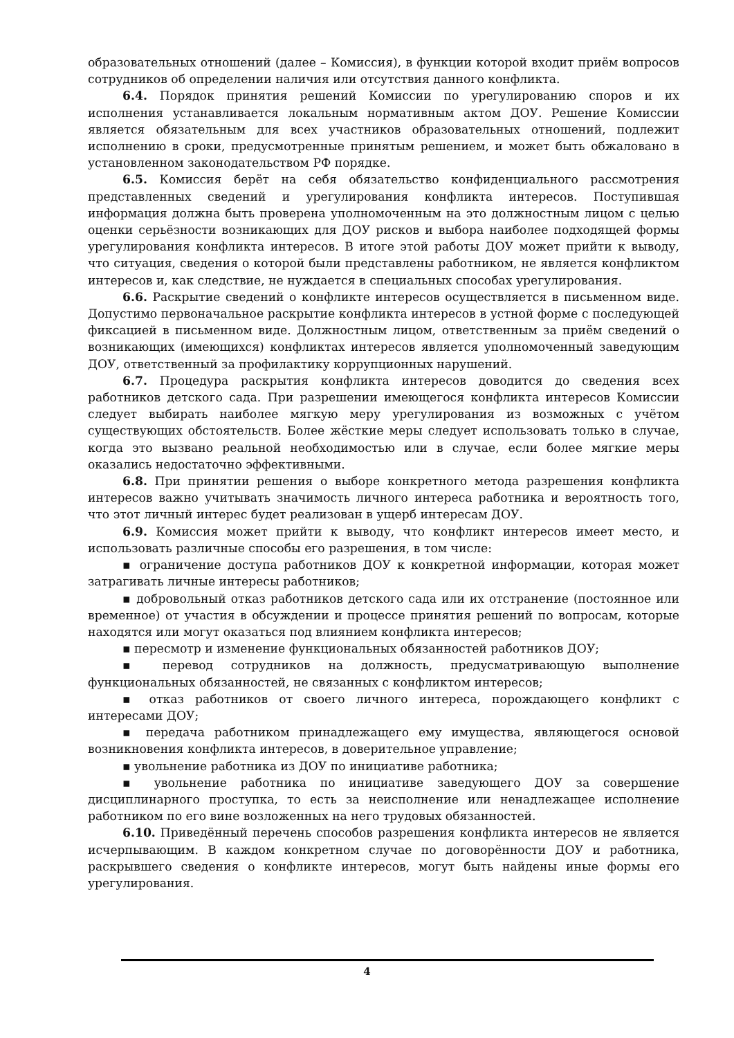образовательных отношений (далее – Комиссия), в функции которой входит приём вопросов сотрудников об определении наличия или отсутствия данного конфликта.
6.4. Порядок принятия решений Комиссии по урегулированию споров и их исполнения устанавливается локальным нормативным актом ДОУ. Решение Комиссии является обязательным для всех участников образовательных отношений, подлежит исполнению в сроки, предусмотренные принятым решением, и может быть обжаловано в установленном законодательством РФ порядке.
6.5. Комиссия берёт на себя обязательство конфиденциального рассмотрения представленных сведений и урегулирования конфликта интересов. Поступившая информация должна быть проверена уполномоченным на это должностным лицом с целью оценки серьёзности возникающих для ДОУ рисков и выбора наиболее подходящей формы урегулирования конфликта интересов. В итоге этой работы ДОУ может прийти к выводу, что ситуация, сведения о которой были представлены работником, не является конфликтом интересов и, как следствие, не нуждается в специальных способах урегулирования.
6.6. Раскрытие сведений о конфликте интересов осуществляется в письменном виде. Допустимо первоначальное раскрытие конфликта интересов в устной форме с последующей фиксацией в письменном виде. Должностным лицом, ответственным за приём сведений о возникающих (имеющихся) конфликтах интересов является уполномоченный заведующим ДОУ, ответственный за профилактику коррупционных нарушений.
6.7. Процедура раскрытия конфликта интересов доводится до сведения всех работников детского сада. При разрешении имеющегося конфликта интересов Комиссии следует выбирать наиболее мягкую меру урегулирования из возможных с учётом существующих обстоятельств. Более жёсткие меры следует использовать только в случае, когда это вызвано реальной необходимостью или в случае, если более мягкие меры оказались недостаточно эффективными.
6.8. При принятии решения о выборе конкретного метода разрешения конфликта интересов важно учитывать значимость личного интереса работника и вероятность того, что этот личный интерес будет реализован в ущерб интересам ДОУ.
6.9. Комиссия может прийти к выводу, что конфликт интересов имеет место, и использовать различные способы его разрешения, в том числе:
▪ ограничение доступа работников ДОУ к конкретной информации, которая может затрагивать личные интересы работников;
▪ добровольный отказ работников детского сада или их отстранение (постоянное или временное) от участия в обсуждении и процессе принятия решений по вопросам, которые находятся или могут оказаться под влиянием конфликта интересов;
▪ пересмотр и изменение функциональных обязанностей работников ДОУ;
▪ перевод сотрудников на должность, предусматривающую выполнение функциональных обязанностей, не связанных с конфликтом интересов;
▪ отказ работников от своего личного интереса, порождающего конфликт с интересами ДОУ;
▪ передача работником принадлежащего ему имущества, являющегося основой возникновения конфликта интересов, в доверительное управление;
▪ увольнение работника из ДОУ по инициативе работника;
▪ увольнение работника по инициативе заведующего ДОУ за совершение дисциплинарного проступка, то есть за неисполнение или ненадлежащее исполнение работником по его вине возложенных на него трудовых обязанностей.
6.10. Приведённый перечень способов разрешения конфликта интересов не является исчерпывающим. В каждом конкретном случае по договорённости ДОУ и работника, раскрывшего сведения о конфликте интересов, могут быть найдены иные формы его урегулирования.
4